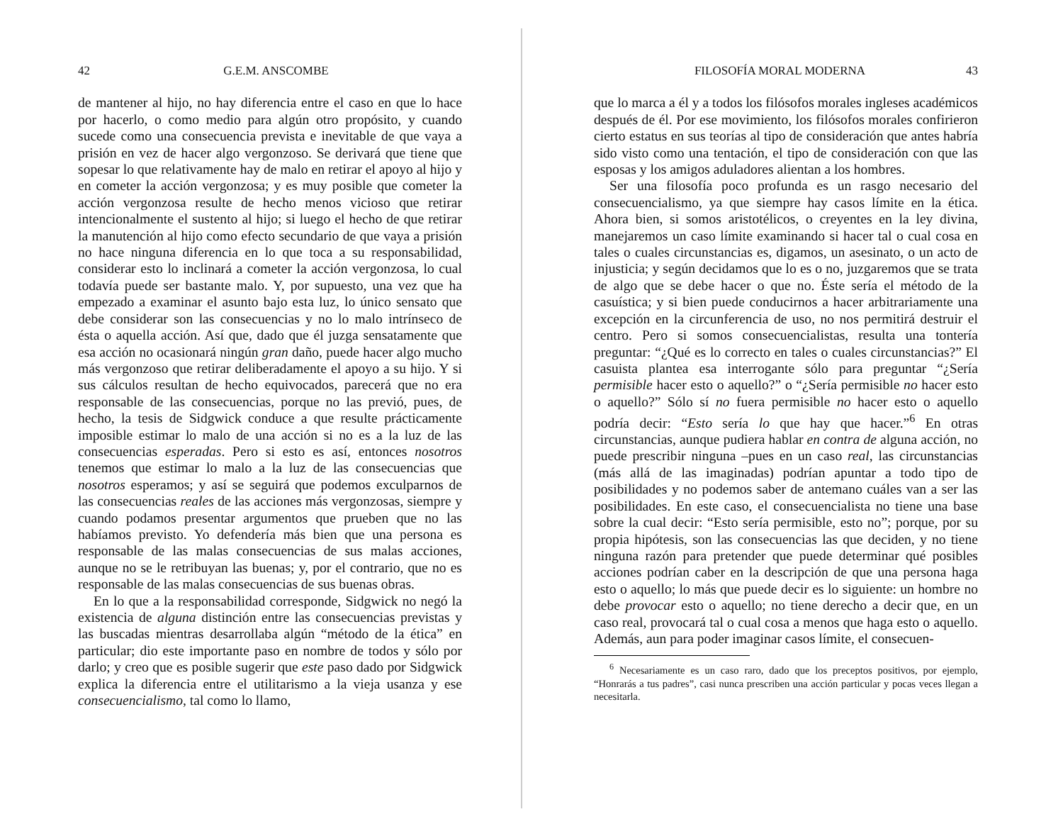42 G.E.M. ANSCOMBE
de mantener al hijo, no hay diferencia entre el caso en que lo hace por hacerlo, o como medio para algún otro propósito, y cuando sucede como una consecuencia prevista e inevitable de que vaya a prisión en vez de hacer algo vergonzoso. Se derivará que tiene que sopesar lo que relativamente hay de malo en retirar el apoyo al hijo y en cometer la acción vergonzosa; y es muy posible que cometer la acción vergonzosa resulte de hecho menos vicioso que retirar intencionalmente el sustento al hijo; si luego el hecho de que retirar la manutención al hijo como efecto secundario de que vaya a prisión no hace ninguna diferencia en lo que toca a su responsabilidad, considerar esto lo inclinará a cometer la acción vergonzosa, lo cual todavía puede ser bastante malo. Y, por supuesto, una vez que ha empezado a examinar el asunto bajo esta luz, lo único sensato que debe considerar son las consecuencias y no lo malo intrínseco de ésta o aquella acción. Así que, dado que él juzga sensatamente que esa acción no ocasionará ningún gran daño, puede hacer algo mucho más vergonzoso que retirar deliberadamente el apoyo a su hijo. Y si sus cálculos resultan de hecho equivocados, parecerá que no era responsable de las consecuencias, porque no las previó, pues, de hecho, la tesis de Sidgwick conduce a que resulte prácticamente imposible estimar lo malo de una acción si no es a la luz de las consecuencias esperadas. Pero si esto es así, entonces nosotros tenemos que estimar lo malo a la luz de las consecuencias que nosotros esperamos; y así se seguirá que podemos exculparnos de las consecuencias reales de las acciones más vergonzosas, siempre y cuando podamos presentar argumentos que prueben que no las habíamos previsto. Yo defendería más bien que una persona es responsable de las malas consecuencias de sus malas acciones, aunque no se le retribuyan las buenas; y, por el contrario, que no es responsable de las malas consecuencias de sus buenas obras.
En lo que a la responsabilidad corresponde, Sidgwick no negó la existencia de alguna distinción entre las consecuencias previstas y las buscadas mientras desarrollaba algún “método de la ética” en particular; dio este importante paso en nombre de todos y sólo por darlo; y creo que es posible sugerir que este paso dado por Sidgwick explica la diferencia entre el utilitarismo a la vieja usanza y ese consecuencialismo, tal como lo llamo,
FILOSOFÍA MORAL MODERNA 43
que lo marca a él y a todos los filósofos morales ingleses académicos después de él. Por ese movimiento, los filósofos morales confirieron cierto estatus en sus teorías al tipo de consideración que antes habría sido visto como una tentación, el tipo de consideración con que las esposas y los amigos aduladores alientan a los hombres.
Ser una filosofía poco profunda es un rasgo necesario del consecuencialismo, ya que siempre hay casos límite en la ética. Ahora bien, si somos aristotélicos, o creyentes en la ley divina, manejaremos un caso límite examinando si hacer tal o cual cosa en tales o cuales circunstancias es, digamos, un asesinato, o un acto de injusticia; y según decidamos que lo es o no, juzgaremos que se trata de algo que se debe hacer o que no. Éste sería el método de la casuística; y si bien puede conducirnos a hacer arbitrariamente una excepción en la circunferencia de uso, no nos permitirá destruir el centro. Pero si somos consecuencialistas, resulta una tontería preguntar: “¿Qué es lo correcto en tales o cuales circunstancias?” El casuista plantea esa interrogante sólo para preguntar “¿Sería permisible hacer esto o aquello?” o “¿Sería permisible no hacer esto o aquello?” Sólo sí no fuera permisible no hacer esto o aquello podría decir: “Esto sería lo que hay que hacer.”<sup>6</sup> En otras circunstancias, aunque pudiera hablar en contra de alguna acción, no puede prescribir ninguna –pues en un caso real, las circunstancias (más allá de las imaginadas) podrían apuntar a todo tipo de posibilidades y no podemos saber de antemano cuáles van a ser las posibilidades. En este caso, el consecuencialista no tiene una base sobre la cual decir: “Esto sería permisible, esto no”; porque, por su propia hipótesis, son las consecuencias las que deciden, y no tiene ninguna razón para pretender que puede determinar qué posibles acciones podrían caber en la descripción de que una persona haga esto o aquello; lo más que puede decir es lo siguiente: un hombre no debe provocar esto o aquello; no tiene derecho a decir que, en un caso real, provocará tal o cual cosa a menos que haga esto o aquello. Además, aun para poder imaginar casos límite, el consecuen-
<sup>6</sup> Necesariamente es un caso raro, dado que los preceptos positivos, por ejemplo, “Honrarás a tus padres”, casi nunca prescriben una acción particular y pocas veces llegan a necesitarla.